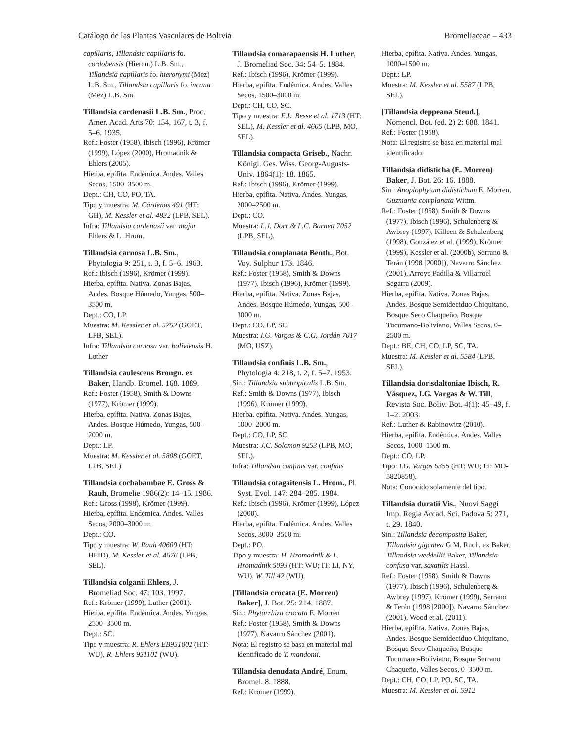Catálogo de las Plantas Vasculares de Bolivia Bromeliaceae – 433
capillaris, Tillandsia capillaris fo. cordobensis (Hieron.) L.B. Sm., Tillandsia capillaris fo. hieronymi (Mez) L.B. Sm., Tillandsia capillaris fo. incana (Mez) L.B. Sm.
Tillandsia cardenasii L.B. Sm., Proc. Amer. Acad. Arts 70: 154, 167, t. 3, f. 5–6. 1935.
Ref.: Foster (1958), Ibisch (1996), Krömer (1999), López (2000), Hromadnik & Ehlers (2005).
Hierba, epífita. Endémica. Andes. Valles Secos, 1500–3500 m.
Dept.: CH, CO, PO, TA.
Tipo y muestra: M. Cárdenas 491 (HT: GH), M. Kessler et al. 4832 (LPB, SEL).
Infra: Tillandsia cardenasii var. major Ehlers & L. Hrom.
Tillandsia carnosa L.B. Sm., Phytologia 9: 251, t. 3, f. 5–6. 1963.
Ref.: Ibisch (1996), Krömer (1999).
Hierba, epífita. Nativa. Zonas Bajas, Andes. Bosque Húmedo, Yungas, 500–3500 m.
Dept.: CO, LP.
Muestra: M. Kessler et al. 5752 (GOET, LPB, SEL).
Infra: Tillandsia carnosa var. boliviensis H. Luther
Tillandsia caulescens Brongn. ex Baker, Handb. Bromel. 168. 1889.
Ref.: Foster (1958), Smith & Downs (1977), Krömer (1999).
Hierba, epífita. Nativa. Zonas Bajas, Andes. Bosque Húmedo, Yungas, 500–2000 m.
Dept.: LP.
Muestra: M. Kessler et al. 5808 (GOET, LPB, SEL).
Tillandsia cochabambae E. Gross & Rauh, Bromelie 1986(2): 14–15. 1986.
Ref.: Gross (1998), Krömer (1999).
Hierba, epífita. Endémica. Andes. Valles Secos, 2000–3000 m.
Dept.: CO.
Tipo y muestra: W. Rauh 40609 (HT: HEID), M. Kessler et al. 4676 (LPB, SEL).
Tillandsia colganii Ehlers, J. Bromeliad Soc. 47: 103. 1997.
Ref.: Krömer (1999), Luther (2001).
Hierba, epífita. Endémica. Andes. Yungas, 2500–3500 m.
Dept.: SC.
Tipo y muestra: R. Ehlers EB951002 (HT: WU), R. Ehlers 951101 (WU).
Tillandsia comarapaensis H. Luther, J. Bromeliad Soc. 34: 54–5. 1984.
Ref.: Ibisch (1996), Krömer (1999).
Hierba, epífita. Endémica. Andes. Valles Secos, 1500–3000 m.
Dept.: CH, CO, SC.
Tipo y muestra: E.L. Besse et al. 1713 (HT: SEL), M. Kessler et al. 4605 (LPB, MO, SEL).
Tillandsia compacta Griseb., Nachr. Königl. Ges. Wiss. Georg-Augusts-Univ. 1864(1): 18. 1865.
Ref.: Ibisch (1996), Krömer (1999).
Hierba, epífita. Nativa. Andes. Yungas, 2000–2500 m.
Dept.: CO.
Muestra: L.J. Dorr & L.C. Barnett 7052 (LPB, SEL).
Tillandsia complanata Benth., Bot. Voy. Sulphur 173. 1846.
Ref.: Foster (1958), Smith & Downs (1977), Ibisch (1996), Krömer (1999).
Hierba, epífita. Nativa. Zonas Bajas, Andes. Bosque Húmedo, Yungas, 500–3000 m.
Dept.: CO, LP, SC.
Muestra: I.G. Vargas & C.G. Jordán 7017 (MO, USZ).
Tillandsia confinis L.B. Sm., Phytologia 4: 218, t. 2, f. 5–7. 1953.
Sin.: Tillandsia subtropicalis L.B. Sm.
Ref.: Smith & Downs (1977), Ibisch (1996), Krömer (1999).
Hierba, epífita. Nativa. Andes. Yungas, 1000–2000 m.
Dept.: CO, LP, SC.
Muestra: J.C. Solomon 9253 (LPB, MO, SEL).
Infra: Tillandsia confinis var. confinis
Tillandsia cotagaitensis L. Hrom., Pl. Syst. Evol. 147: 284–285. 1984.
Ref.: Ibisch (1996), Krömer (1999), López (2000).
Hierba, epífita. Endémica. Andes. Valles Secos, 3000–3500 m.
Dept.: PO.
Tipo y muestra: H. Hromadnik & L. Hromadnik 5093 (HT: WU; IT: LI, NY, WU), W. Till 42 (WU).
[Tillandsia crocata (E. Morren) Baker], J. Bot. 25: 214. 1887.
Sin.: Phytarrhiza crocata E. Morren
Ref.: Foster (1958), Smith & Downs (1977), Navarro Sánchez (2001).
Nota: El registro se basa en material mal identificado de T. mandonii.
Tillandsia denudata André, Enum. Bromel. 8. 1888.
Ref.: Krömer (1999).
Hierba, epífita. Nativa. Andes. Yungas, 1000–1500 m.
Dept.: LP.
Muestra: M. Kessler et al. 5587 (LPB, SEL).
[Tillandsia deppeana Steud.], Nomencl. Bot. (ed. 2) 2: 688. 1841.
Ref.: Foster (1958).
Nota: El registro se basa en material mal identificado.
Tillandsia didisticha (E. Morren) Baker, J. Bot. 26: 16. 1888.
Sin.: Anoplophytum didistichum E. Morren, Guzmania complanata Wittm.
Ref.: Foster (1958), Smith & Downs (1977), Ibisch (1996), Schulenberg & Awbrey (1997), Killeen & Schulenberg (1998), González et al. (1999), Krömer (1999), Kessler et al. (2000b), Serrano & Terán (1998 [2000]), Navarro Sánchez (2001), Arroyo Padilla & Villarroel Segarra (2009).
Hierba, epífita. Nativa. Zonas Bajas, Andes. Bosque Semideciduo Chiquitano, Bosque Seco Chaqueño, Bosque Tucumano-Boliviano, Valles Secos, 0–2500 m.
Dept.: BE, CH, CO, LP, SC, TA.
Muestra: M. Kessler et al. 5584 (LPB, SEL).
Tillandsia dorisdaltoniae Ibisch, R. Vásquez, I.G. Vargas & W. Till, Revista Soc. Boliv. Bot. 4(1): 45–49, f. 1–2. 2003.
Ref.: Luther & Rabinowitz (2010).
Hierba, epífita. Endémica. Andes. Valles Secos, 1000–1500 m.
Dept.: CO, LP.
Tipo: I.G. Vargas 6355 (HT: WU; IT: MO-5820858).
Nota: Conocido solamente del tipo.
Tillandsia duratii Vis., Nuovi Saggi Imp. Regia Accad. Sci. Padova 5: 271, t. 29. 1840.
Sin.: Tillandsia decomposita Baker, Tillandsia gigantea G.M. Ruch. ex Baker, Tillandsia weddellii Baker, Tillandsia confusa var. saxatilis Hassl.
Ref.: Foster (1958), Smith & Downs (1977), Ibisch (1996), Schulenberg & Awbrey (1997), Krömer (1999), Serrano & Terán (1998 [2000]), Navarro Sánchez (2001), Wood et al. (2011).
Hierba, epífita. Nativa. Zonas Bajas, Andes. Bosque Semideciduo Chiquitano, Bosque Seco Chaqueño, Bosque Tucumano-Boliviano, Bosque Serrano Chaqueño, Valles Secos, 0–3500 m.
Dept.: CH, CO, LP, PO, SC, TA.
Muestra: M. Kessler et al. 5912